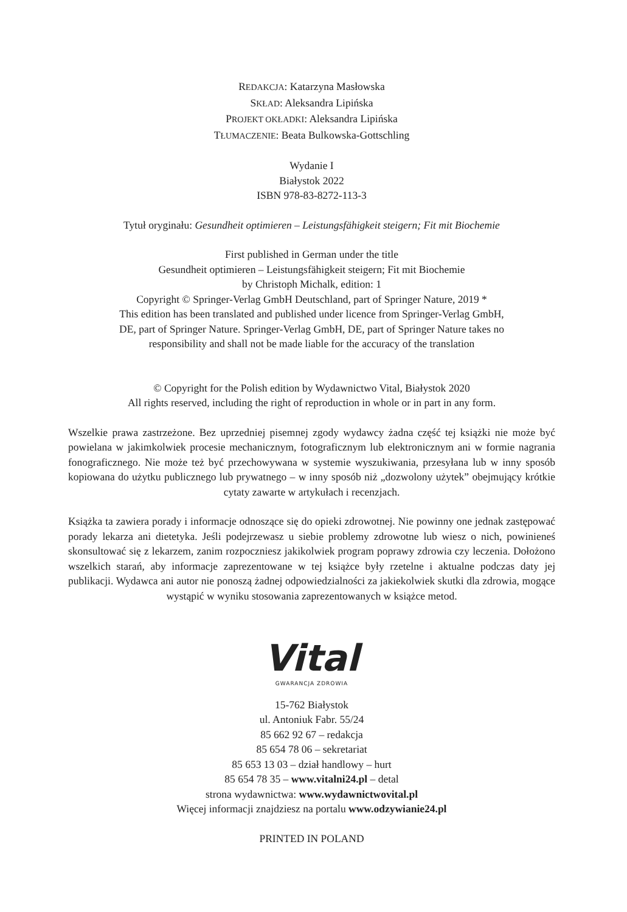REDAKCJA: Katarzyna Masłowska
SKŁAD: Aleksandra Lipińska
PROJEKT OKŁADKI: Aleksandra Lipińska
TŁUMACZENIE: Beata Bulkowska-Gottschling
Wydanie I
Białystok 2022
ISBN 978-83-8272-113-3
Tytuł oryginału: Gesundheit optimieren – Leistungsfähigkeit steigern; Fit mit Biochemie
First published in German under the title
Gesundheit optimieren – Leistungsfähigkeit steigern; Fit mit Biochemie
by Christoph Michalk, edition: 1
Copyright © Springer-Verlag GmbH Deutschland, part of Springer Nature, 2019 *
This edition has been translated and published under licence from Springer-Verlag GmbH,
DE, part of Springer Nature. Springer-Verlag GmbH, DE, part of Springer Nature takes no
responsibility and shall not be made liable for the accuracy of the translation
© Copyright for the Polish edition by Wydawnictwo Vital, Białystok 2020
All rights reserved, including the right of reproduction in whole or in part in any form.
Wszelkie prawa zastrzeżone. Bez uprzedniej pisemnej zgody wydawcy żadna część tej książki nie może być powielana w jakimkolwiek procesie mechanicznym, fotograficznym lub elektronicznym ani w formie nagrania fonograficznego. Nie może też być przechowywana w systemie wyszukiwania, przesyłana lub w inny sposób kopiowana do użytku publicznego lub prywatnego – w inny sposób niż „dozwolony użytek” obejmujący krótkie cytaty zawarte w artykułach i recenzjach.
Książka ta zawiera porady i informacje odnoszące się do opieki zdrowotnej. Nie powinny one jednak zastępować porady lekarza ani dietetyka. Jeśli podejrzewasz u siebie problemy zdrowotne lub wiesz o nich, powinieneś skonsultować się z lekarzem, zanim rozpoczniesz jakikolwiek program poprawy zdrowia czy leczenia. Dołożono wszelkich starań, aby informacje zaprezentowane w tej książce były rzetelne i aktualne podczas daty jej publikacji. Wydawca ani autor nie ponoszą żadnej odpowiedzialności za jakiekolwiek skutki dla zdrowia, mogące wystąpić w wyniku stosowania zaprezentowanych w książce metod.
Vital
GWARANCJA ZDROWIA
15-762 Białystok
ul. Antoniuk Fabr. 55/24
85 662 92 67 – redakcja
85 654 78 06 – sekretariat
85 653 13 03 – dział handlowy – hurt
85 654 78 35 – www.vitalni24.pl – detal
strona wydawnictwa: www.wydawnictwovital.pl
Więcej informacji znajdziesz na portalu www.odzywianie24.pl
PRINTED IN POLAND